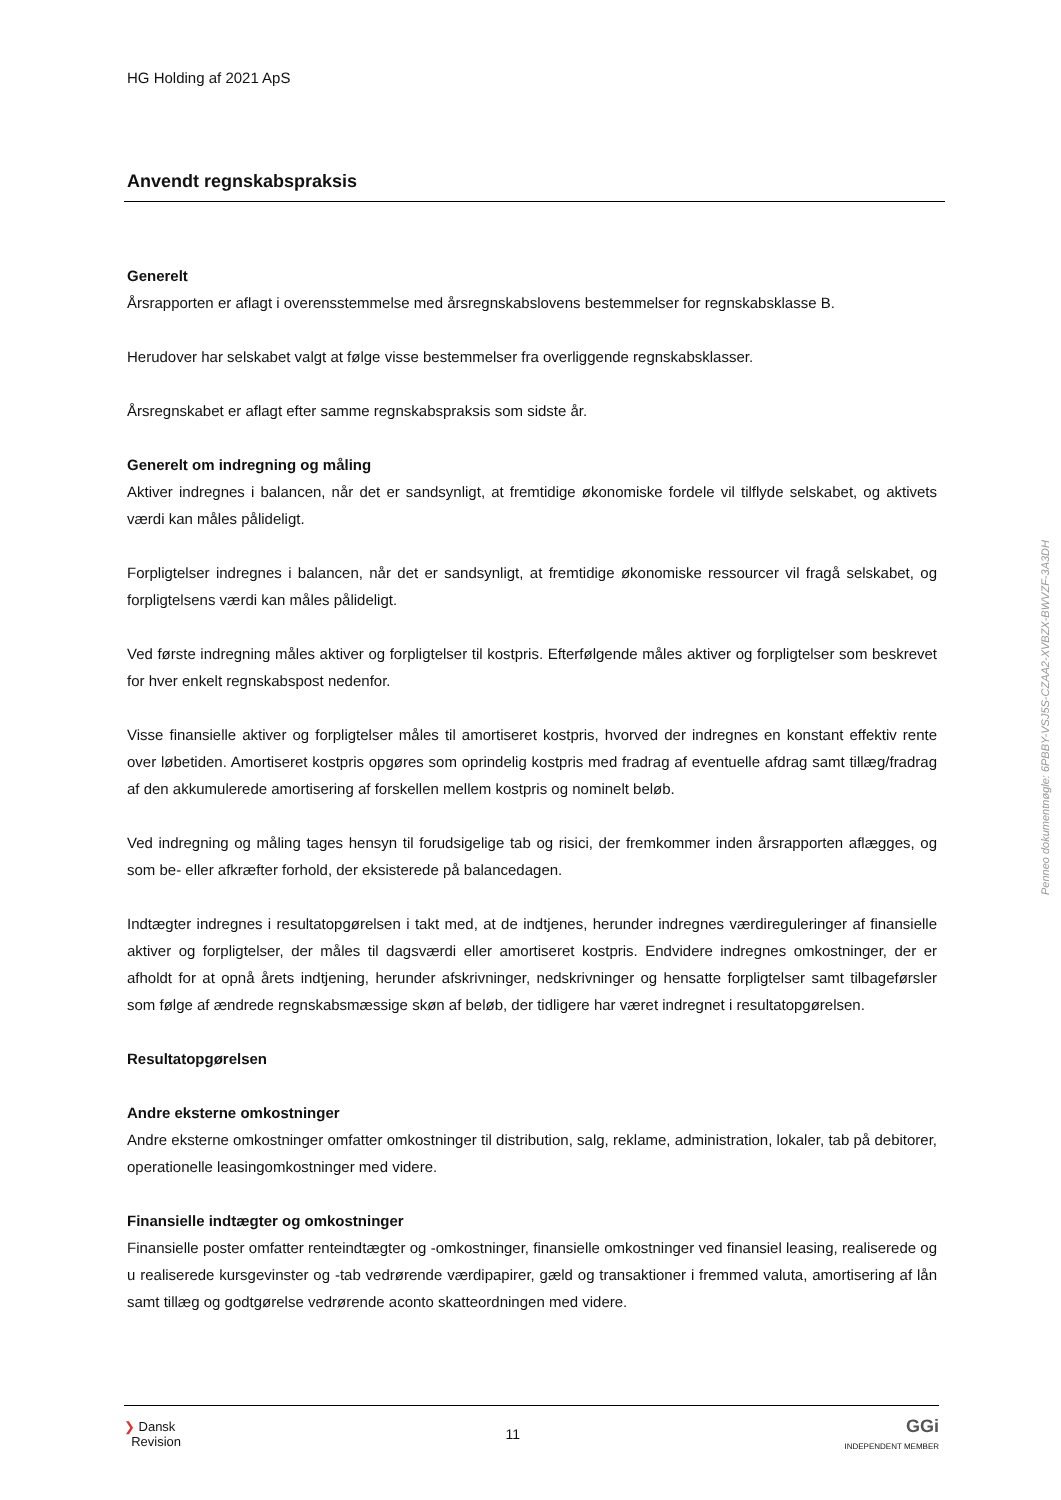HG Holding af 2021 ApS
Anvendt regnskabspraksis
Generelt
Årsrapporten er aflagt i overensstemmelse med årsregnskabslovens bestemmelser for regnskabsklasse B.
Herudover har selskabet valgt at følge visse bestemmelser fra overliggende regnskabsklasser.
Årsregnskabet er aflagt efter samme regnskabspraksis som sidste år.
Generelt om indregning og måling
Aktiver indregnes i balancen, når det er sandsynligt, at fremtidige økonomiske fordele vil tilflyde selskabet, og aktivets værdi kan måles pålideligt.
Forpligtelser indregnes i balancen, når det er sandsynligt, at fremtidige økonomiske ressourcer vil fragå selskabet, og forpligtelsens værdi kan måles pålideligt.
Ved første indregning måles aktiver og forpligtelser til kostpris. Efterfølgende måles aktiver og forpligtelser som beskrevet for hver enkelt regnskabspost nedenfor.
Visse finansielle aktiver og forpligtelser måles til amortiseret kostpris, hvorved der indregnes en konstant effektiv rente over løbetiden. Amortiseret kostpris opgøres som oprindelig kostpris med fradrag af eventuelle afdrag samt tillæg/fradrag af den akkumulerede amortisering af forskellen mellem kostpris og nominelt beløb.
Ved indregning og måling tages hensyn til forudsigelige tab og risici, der fremkommer inden årsrapporten aflægges, og som be- eller afkræfter forhold, der eksisterede på balancedagen.
Indtægter indregnes i resultatopgørelsen i takt med, at de indtjenes, herunder indregnes værdireguleringer af finansielle aktiver og forpligtelser, der måles til dagsværdi eller amortiseret kostpris. Endvidere indregnes omkostninger, der er afholdt for at opnå årets indtjening, herunder afskrivninger, nedskrivninger og hensatte forpligtelser samt tilbageførsler som følge af ændrede regnskabsmæssige skøn af beløb, der tidligere har været indregnet i resultatopgørelsen.
Resultatopgørelsen
Andre eksterne omkostninger
Andre eksterne omkostninger omfatter omkostninger til distribution, salg, reklame, administration, lokaler, tab på debitorer, operationelle leasingomkostninger med videre.
Finansielle indtægter og omkostninger
Finansielle poster omfatter renteindtægter og -omkostninger, finansielle omkostninger ved finansiel leasing, realiserede og u realiserede kursgevinster og -tab vedrørende værdipapirer, gæld og transaktioner i fremmed valuta, amortisering af lån samt tillæg og godtgørelse vedrørende aconto skatteordningen med videre.
Penneo dokumentnøgle: 6PBBY-VSJ5S-CZAA2-XVBZX-BWVZF-3A3DH
❯ Dansk
Revision
11
GGi
INDEPENDENT MEMBER